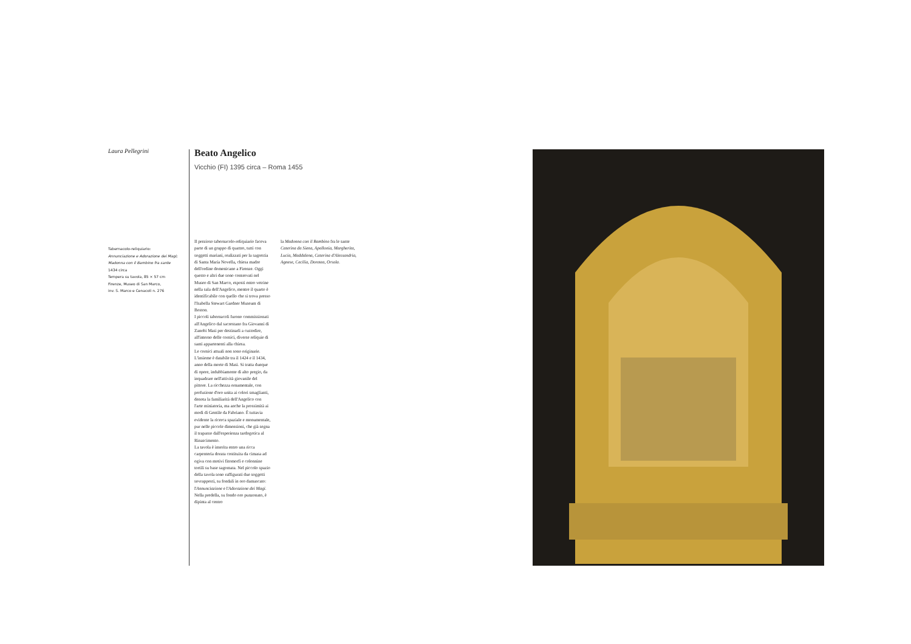Laura Pellegrini
Tabernacolo-reliquiario:
Annunciazione e Adorazione dei Magi; Madonna con il Bambino fra sante
1434 circa
Tempera su tavola, 85 × 57 cm
Firenze, Museo di San Marco,
inv. S. Marco e Cenacoli n. 276
Beato Angelico
Vicchio (FI) 1395 circa – Roma 1455
Il prezioso tabernacolo-reliquiario faceva parte di un gruppo di quattro, tutti con soggetti mariani, realizzati per la sagrestia di Santa Maria Novella, chiesa madre dell'ordine domenicano a Firenze. Oggi questo e altri due sono conservati nel Museo di San Marco, esposti entro vetrine nella sala dell'Angelico, mentre il quarto è identificabile con quello che si trova presso l'Isabella Stewart Gardner Museum di Boston.
I piccoli tabernacoli furono commissionati all'Angelico dal sacrestano fra Giovanni di Zanobi Masi per destinarli a custodire, all'interno delle cornici, diverse reliquie di santi appartenenti alla chiesa.
Le cornici attuali non sono originarie. L'insieme è databile tra il 1424 e il 1434, anno della morte di Masi. Si tratta dunque di opere, indubbiamente di alto pregio, da inquadrare nell'attività giovanile del pittore. La ricchezza ornamentale, con profusione d'oro unita ai colori smaglianti, denota la familiarità dell'Angelico con l'arte miniatoria, ma anche la prossimità ai modi di Gentile da Fabriano. È tuttavia evidente la ricerca spaziale e monumentale, pur nelle piccole dimensioni, che già segna il trapasso dall'esperienza tardogotica al Rinascimento.
La tavola è inserita entro una ricca carpenteria dorata costituita da cimasa ad ogiva con motivi fitomorfi e colonnine tortili su base sagomata. Nel piccolo spazio della tavola sono raffigurati due soggetti sovrapposti, su fondali in oro damascato: l'Annunciazione e l'Adorazione dei Magi. Nella predella, su fondo oro punzonato, è dipinta al centro
la Madonna con il Bambino fra le sante Caterina da Siena, Apollonia, Margherita, Lucia, Maddalena, Caterina d'Alessandria, Agnese, Cecilia, Dorotea, Orsola.